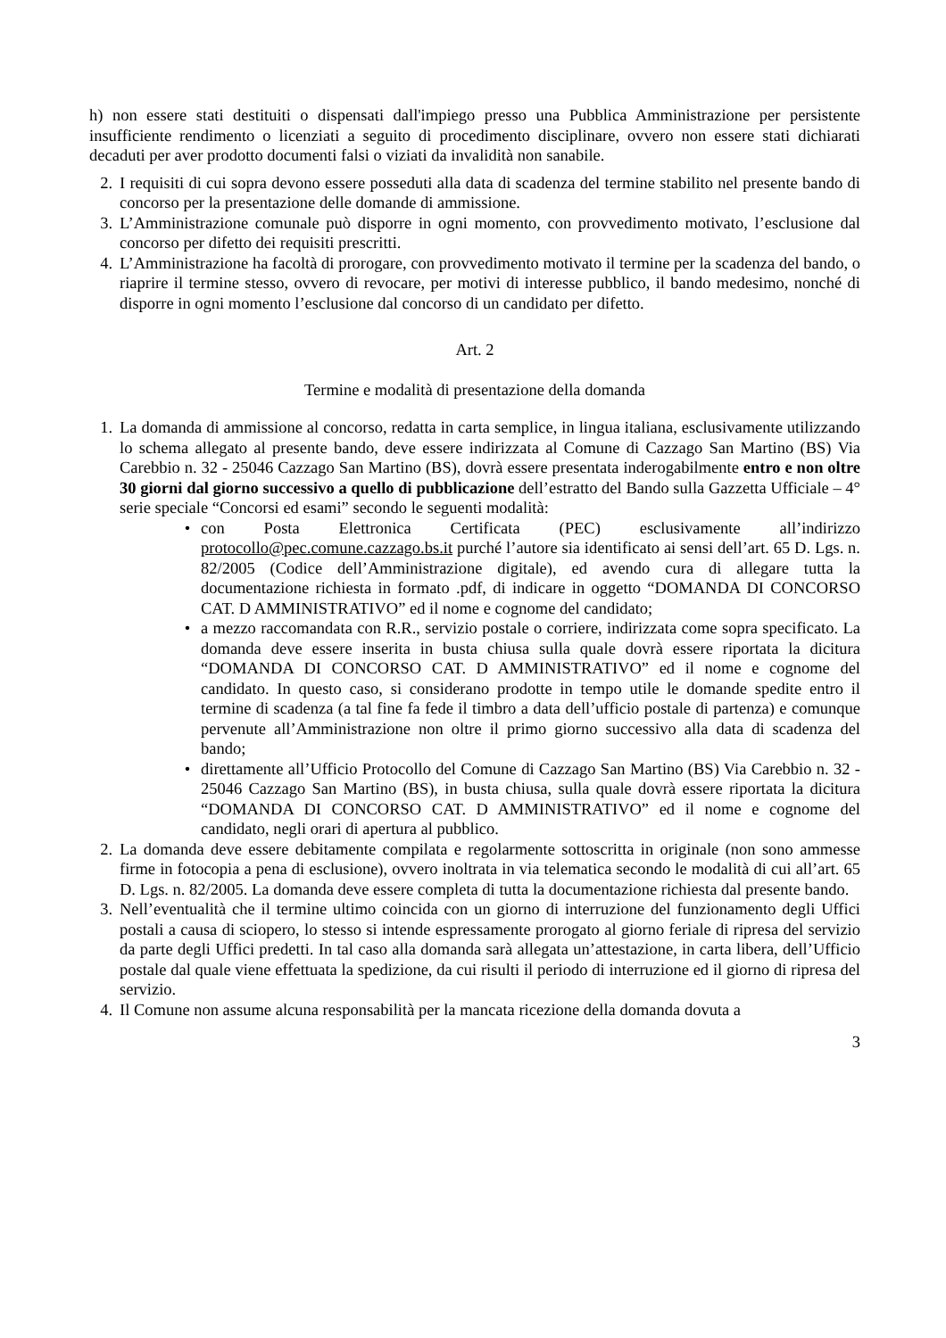h) non essere stati destituiti o dispensati dall'impiego presso una Pubblica Amministrazione per persistente insufficiente rendimento o licenziati a seguito di procedimento disciplinare, ovvero non essere stati dichiarati decaduti per aver prodotto documenti falsi o viziati da invalidità non sanabile.
2. I requisiti di cui sopra devono essere posseduti alla data di scadenza del termine stabilito nel presente bando di concorso per la presentazione delle domande di ammissione.
3. L’Amministrazione comunale può disporre in ogni momento, con provvedimento motivato, l’esclusione dal concorso per difetto dei requisiti prescritti.
4. L’Amministrazione ha facoltà di prorogare, con provvedimento motivato il termine per la scadenza del bando, o riaprire il termine stesso, ovvero di revocare, per motivi di interesse pubblico, il bando medesimo, nonché di disporre in ogni momento l’esclusione dal concorso di un candidato per difetto.
Art. 2
Termine e modalità di presentazione della domanda
1. La domanda di ammissione al concorso, redatta in carta semplice, in lingua italiana, esclusivamente utilizzando lo schema allegato al presente bando, deve essere indirizzata al Comune di Cazzago San Martino (BS) Via Carebbio n. 32 - 25046 Cazzago San Martino (BS), dovrà essere presentata inderogabilmente entro e non oltre 30 giorni dal giorno successivo a quello di pubblicazione dell’estratto del Bando sulla Gazzetta Ufficiale – 4° serie speciale “Concorsi ed esami” secondo le seguenti modalità:
• con Posta Elettronica Certificata (PEC) esclusivamente all’indirizzo protocollo@pec.comune.cazzago.bs.it purché l’autore sia identificato ai sensi dell’art. 65 D. Lgs. n. 82/2005 (Codice dell’Amministrazione digitale), ed avendo cura di allegare tutta la documentazione richiesta in formato .pdf, di indicare in oggetto “DOMANDA DI CONCORSO CAT. D AMMINISTRATIVO” ed il nome e cognome del candidato;
• a mezzo raccomandata con R.R., servizio postale o corriere, indirizzata come sopra specificato. La domanda deve essere inserita in busta chiusa sulla quale dovrà essere riportata la dicitura “DOMANDA DI CONCORSO CAT. D AMMINISTRATIVO” ed il nome e cognome del candidato. In questo caso, si considerano prodotte in tempo utile le domande spedite entro il termine di scadenza (a tal fine fa fede il timbro a data dell’ufficio postale di partenza) e comunque pervenute all’Amministrazione non oltre il primo giorno successivo alla data di scadenza del bando;
• direttamente all’Ufficio Protocollo del Comune di Cazzago San Martino (BS) Via Carebbio n. 32 - 25046 Cazzago San Martino (BS), in busta chiusa, sulla quale dovrà essere riportata la dicitura “DOMANDA DI CONCORSO CAT. D AMMINISTRATIVO” ed il nome e cognome del candidato, negli orari di apertura al pubblico.
2. La domanda deve essere debitamente compilata e regolarmente sottoscritta in originale (non sono ammesse firme in fotocopia a pena di esclusione), ovvero inoltrata in via telematica secondo le modalità di cui all’art. 65 D. Lgs. n. 82/2005. La domanda deve essere completa di tutta la documentazione richiesta dal presente bando.
3. Nell’eventualità che il termine ultimo coincida con un giorno di interruzione del funzionamento degli Uffici postali a causa di sciopero, lo stesso si intende espressamente prorogato al giorno feriale di ripresa del servizio da parte degli Uffici predetti. In tal caso alla domanda sarà allegata un’attestazione, in carta libera, dell’Ufficio postale dal quale viene effettuata la spedizione, da cui risulti il periodo di interruzione ed il giorno di ripresa del servizio.
4. Il Comune non assume alcuna responsabilità per la mancata ricezione della domanda dovuta a
3